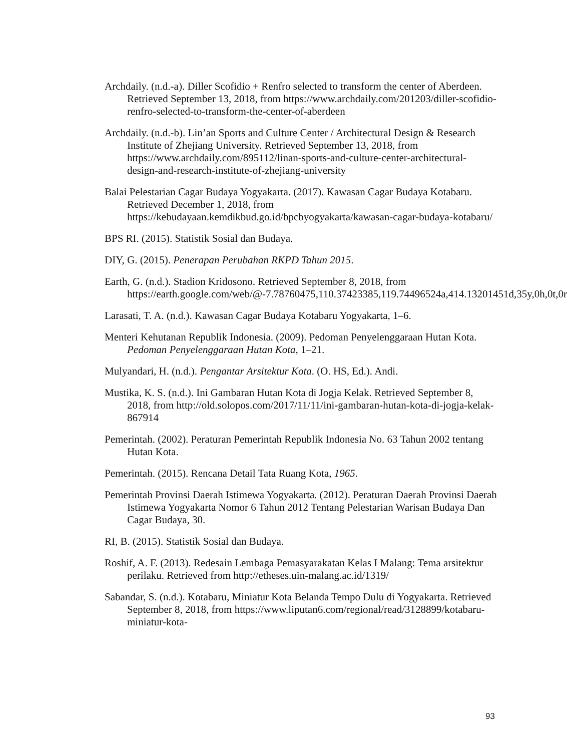Archdaily. (n.d.-a). Diller Scofidio + Renfro selected to transform the center of Aberdeen. Retrieved September 13, 2018, from https://www.archdaily.com/201203/diller-scofidio-renfro-selected-to-transform-the-center-of-aberdeen
Archdaily. (n.d.-b). Lin’an Sports and Culture Center / Architectural Design & Research Institute of Zhejiang University. Retrieved September 13, 2018, from https://www.archdaily.com/895112/linan-sports-and-culture-center-architectural-design-and-research-institute-of-zhejiang-university
Balai Pelestarian Cagar Budaya Yogyakarta. (2017). Kawasan Cagar Budaya Kotabaru. Retrieved December 1, 2018, from https://kebudayaan.kemdikbud.go.id/bpcbyogyakarta/kawasan-cagar-budaya-kotabaru/
BPS RI. (2015). Statistik Sosial dan Budaya.
DIY, G. (2015). Penerapan Perubahan RKPD Tahun 2015.
Earth, G. (n.d.). Stadion Kridosono. Retrieved September 8, 2018, from https://earth.google.com/web/@-7.78760475,110.37423385,119.74496524a,414.13201451d,35y,0h,0t,0r
Larasati, T. A. (n.d.). Kawasan Cagar Budaya Kotabaru Yogyakarta, 1–6.
Menteri Kehutanan Republik Indonesia. (2009). Pedoman Penyelenggaraan Hutan Kota. Pedoman Penyelenggaraan Hutan Kota, 1–21.
Mulyandari, H. (n.d.). Pengantar Arsitektur Kota. (O. HS, Ed.). Andi.
Mustika, K. S. (n.d.). Ini Gambaran Hutan Kota di Jogja Kelak. Retrieved September 8, 2018, from http://old.solopos.com/2017/11/11/ini-gambaran-hutan-kota-di-jogja-kelak-867914
Pemerintah. (2002). Peraturan Pemerintah Republik Indonesia No. 63 Tahun 2002 tentang Hutan Kota.
Pemerintah. (2015). Rencana Detail Tata Ruang Kota, 1965.
Pemerintah Provinsi Daerah Istimewa Yogyakarta. (2012). Peraturan Daerah Provinsi Daerah Istimewa Yogyakarta Nomor 6 Tahun 2012 Tentang Pelestarian Warisan Budaya Dan Cagar Budaya, 30.
RI, B. (2015). Statistik Sosial dan Budaya.
Roshif, A. F. (2013). Redesain Lembaga Pemasyarakatan Kelas I Malang: Tema arsitektur perilaku. Retrieved from http://etheses.uin-malang.ac.id/1319/
Sabandar, S. (n.d.). Kotabaru, Miniatur Kota Belanda Tempo Dulu di Yogyakarta. Retrieved September 8, 2018, from https://www.liputan6.com/regional/read/3128899/kotabaru-miniatur-kota-
93